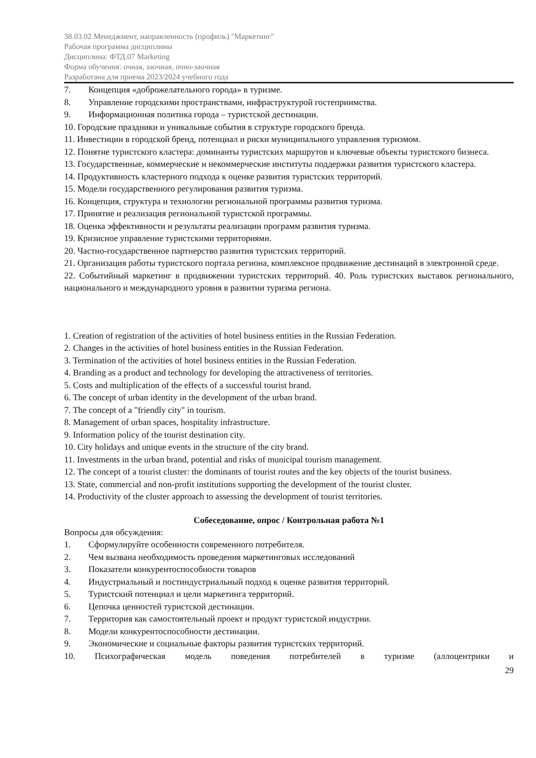38.03.02 Менеджмент, направленность (профиль) "Маркетинг"
Рабочая программа дисциплины
Дисциплина: ФТД.07 Marketing
Форма обучения: очная, заочная, очно-заочная
Разработана для приема 2023/2024 учебного года
7. Концепция «доброжелательного города» в туризме.
8. Управление городскими пространствами, инфраструктурой гостеприимства.
9. Информационная политика города – туристской дестинации.
10. Городские праздники и уникальные события в структуре городского бренда.
11. Инвестиции в городской бренд, потенциал и риски муниципального управления туризмом.
12. Понятие туристского кластера: доминанты туристских маршрутов и ключевые объекты туристского бизнеса.
13. Государственные, коммерческие и некоммерческие институты поддержки развития туристского кластера.
14. Продуктивность кластерного подхода к оценке развития туристских территорий.
15. Модели государственного регулирования развития туризма.
16. Концепция, структура и технологии региональной программы развития туризма.
17. Принятие и реализация региональной туристской программы.
18. Оценка эффективности и результаты реализации программ развития туризма.
19. Кризисное управление туристскими территориями.
20. Частно-государственное партнерство развития туристских территорий.
21. Организация работы туристского портала региона, комплексное продвижение дестинаций в электронной среде.
22. Событийный маркетинг в продвижении туристских территорий. 40. Роль туристских выставок регионального, национального и международного уровня в развитии туризма региона.
1. Creation of registration of the activities of hotel business entities in the Russian Federation.
2. Changes in the activities of hotel business entities in the Russian Federation.
3. Termination of the activities of hotel business entities in the Russian Federation.
4. Branding as a product and technology for developing the attractiveness of territories.
5. Costs and multiplication of the effects of a successful tourist brand.
6. The concept of urban identity in the development of the urban brand.
7. The concept of a "friendly city" in tourism.
8. Management of urban spaces, hospitality infrastructure.
9. Information policy of the tourist destination city.
10. City holidays and unique events in the structure of the city brand.
11. Investments in the urban brand, potential and risks of municipal tourism management.
12. The concept of a tourist cluster: the dominants of tourist routes and the key objects of the tourist business.
13. State, commercial and non-profit institutions supporting the development of the tourist cluster.
14. Productivity of the cluster approach to assessing the development of tourist territories.
Собеседование, опрос / Контрольная работа №1
Вопросы для обсуждения:
1. Сформулируйте особенности современного потребителя.
2. Чем вызвана необходимость проведения маркетинговых исследований
3. Показатели конкурентоспособности товаров
4. Индустриальный и постиндустриальный подход к оценке развития территорий.
5. Туристский потенциал и цели маркетинга территорий.
6. Цепочка ценностей туристской дестинации.
7. Территория как самостоятельный проект и продукт туристской индустрии.
8. Модели конкурентоспособности дестинации.
9. Экономические и социальные факторы развития туристских территорий.
10. Психографическая модель поведения потребителей в туризме (аллоцентрики и
29